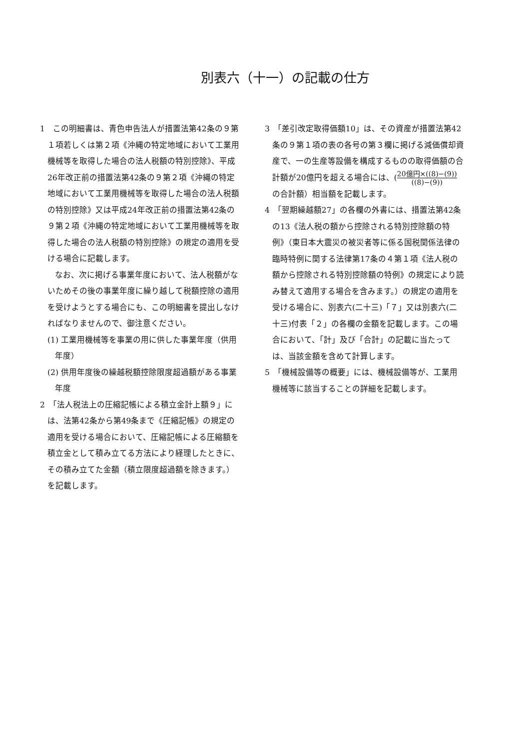別表六（十一）の記載の仕方
1　この明細書は、青色申告法人が措置法第42条の９第１項若しくは第２項《沖縄の特定地域において工業用機械等を取得した場合の法人税額の特別控除》、平成26年改正前の措置法第42条の９第２項《沖縄の特定地域において工業用機械等を取得した場合の法人税額の特別控除》又は平成24年改正前の措置法第42条の９第２項《沖縄の特定地域において工業用機械等を取得した場合の法人税額の特別控除》の規定の適用を受ける場合に記載します。
なお、次に掲げる事業年度において、法人税額がないためその後の事業年度に繰り越して税額控除の適用を受けようとする場合にも、この明細書を提出しなければなりませんので、御注意ください。
(1) 工業用機械等を事業の用に供した事業年度（供用年度）
(2) 供用年度後の繰越税額控除限度超過額がある事業年度
2　「法人税法上の圧縮記帳による積立金計上額９」には、法第42条から第49条まで《圧縮記帳》の規定の適用を受ける場合において、圧縮記帳による圧縮額を積立金として積み立てる方法により経理したときに、その積み立てた金額（積立限度超過額を除きます。）を記載します。
3　「差引改定取得価額10」は、その資産が措置法第42条の９第１項の表の各号の第３欄に掲げる減価償却資産で、一の生産等設備を構成するものの取得価額の合計額が20億円を超える場合には、(20億円×((8)−(9)) ((8)−(9)) の合計額）相当額を記載します。
4　「翌期繰越額27」の各欄の外書には、措置法第42条の13《法人税の額から控除される特別控除額の特例》（東日本大震災の被災者等に係る国税関係法律の臨時特例に関する法律第17条の４第１項《法人税の額から控除される特別控除額の特例》の規定により読み替えて適用する場合を含みます。）の規定の適用を受ける場合に、別表六(二十三)「７」又は別表六(二十三)付表「２」の各欄の金額を記載します。この場合において、「計」及び「合計」の記載に当たっては、当該金額を含めて計算します。
5　「機械設備等の概要」には、機械設備等が、工業用機械等に該当することの詳細を記載します。